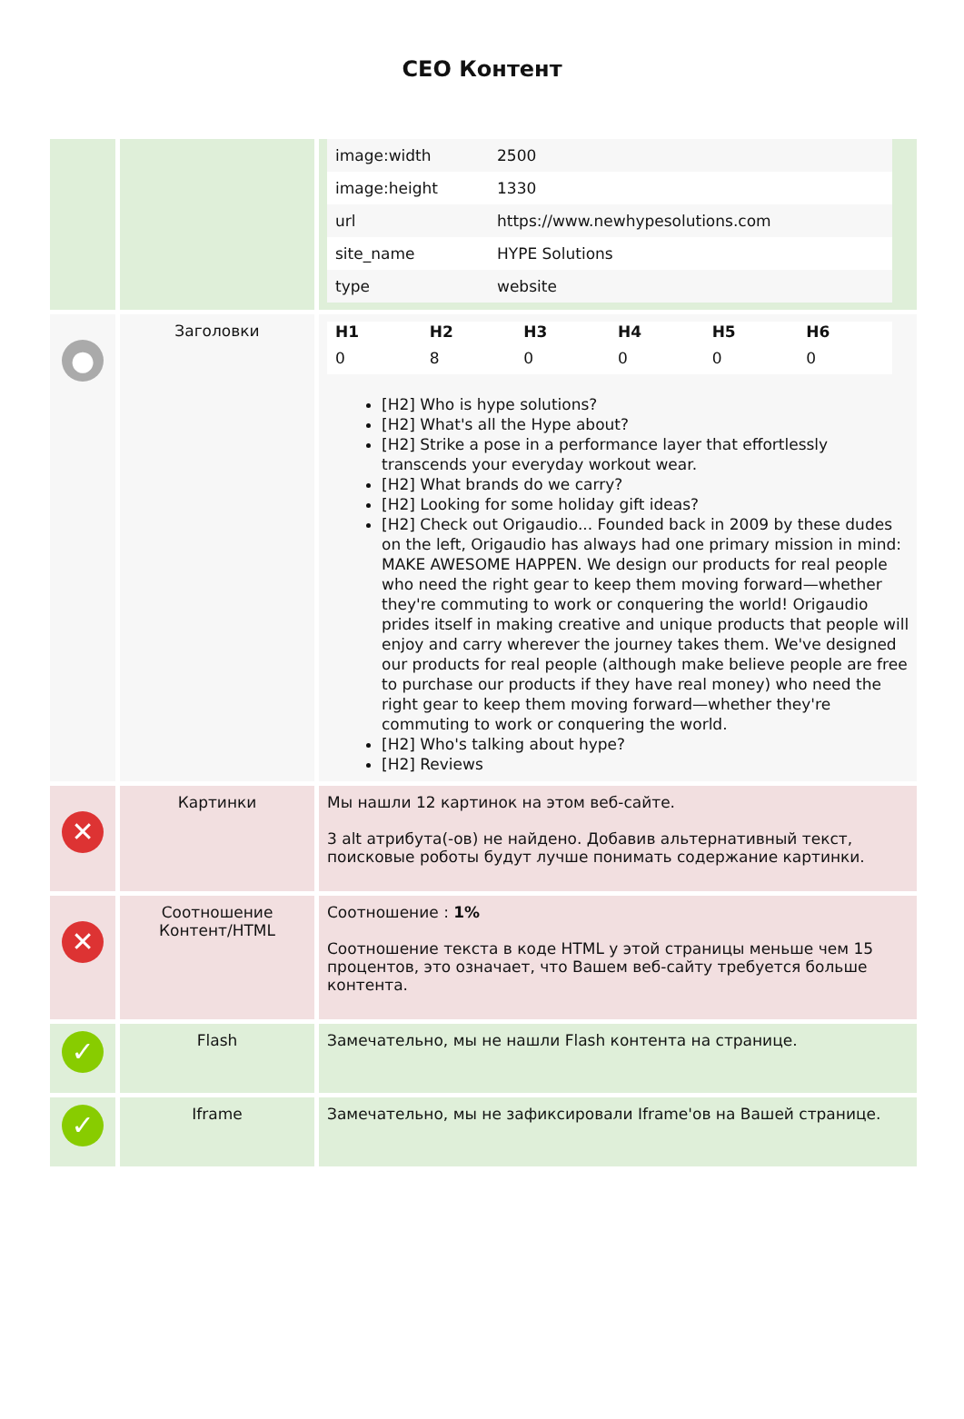CEO Контент
| | | / image:width / 2500 / / image:height / 1330 / / url / https://www.newhypesolutions.com / / site_name / HYPE Solutions / / type / website / |
| ● | Заголовки | / H1 / H2 / H3 / H4 / H5 / H6 / / --- / --- / --- / --- / --- / --- / / 0 / 8 / 0 / 0 / 0 / 0 / [H2] Who is hype solutions? [H2] What's all the Hype about? [H2] Strike a pose in a performance layer that effortlessly transcends your everyday workout wear. [H2] What brands do we carry? [H2] Looking for some holiday gift ideas? [H2] Check out Origaudio... Founded back in 2009 by these dudes on the left, Origaudio has always had one primary mission in mind: MAKE AWESOME HAPPEN. We design our products for real people who need the right gear to keep them moving forward—whether they're commuting to work or conquering the world! Origaudio prides itself in making creative and unique products that people will enjoy and carry wherever the journey takes them. We've designed our products for real people (although make believe people are free to purchase our products if they have real money) who need the right gear to keep them moving forward—whether they're commuting to work or conquering the world. [H2] Who's talking about hype? [H2] Reviews |
| ✕ | Картинки | Мы нашли 12 картинок на этом веб-сайте. 3 alt атрибута(-ов) не найдено. Добавив альтернативный текст, поисковые роботы будут лучше понимать содержание картинки. |
| ✕ | Соотношение Контент/HTML | Соотношение : 1% Соотношение текста в коде HTML у этой страницы меньше чем 15 процентов, это означает, что Вашем веб-сайту требуется больше контента. |
| ✓ | Flash | Замечательно, мы не нашли Flash контента на странице. |
| ✓ | Iframe | Замечательно, мы не зафиксировали Iframe'ов на Вашей странице. |